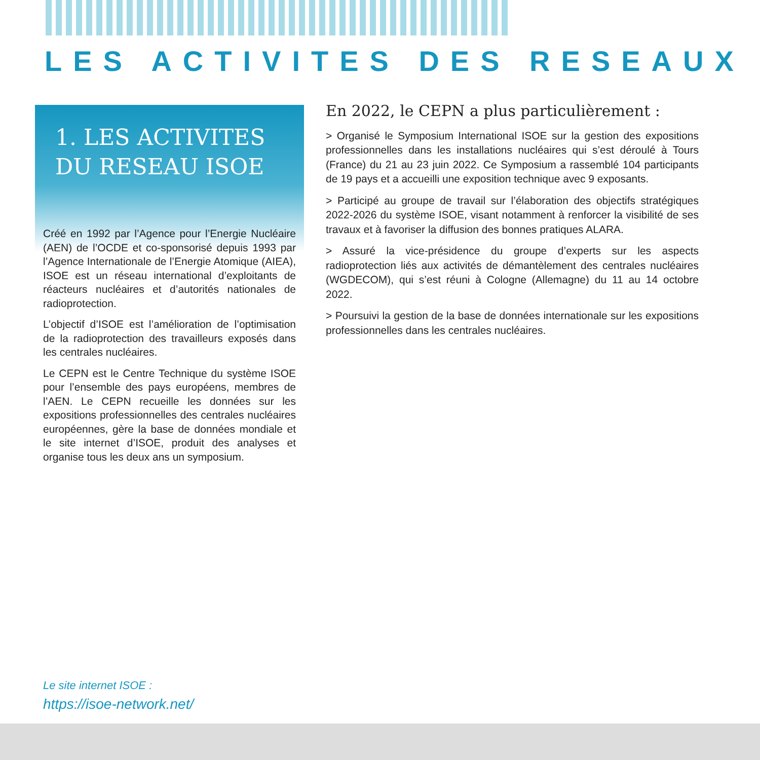LES ACTIVITES DES RESEAUX
1. LES ACTIVITES
DU RESEAU ISOE
Créé en 1992 par l’Agence pour l’Energie Nucléaire (AEN) de l’OCDE et co-sponsorisé depuis 1993 par l’Agence Internationale de l’Energie Atomique (AIEA), ISOE est un réseau international d’exploitants de réacteurs nucléaires et d’autorités nationales de radioprotection.
L’objectif d’ISOE est l’amélioration de l’optimisation de la radioprotection des travailleurs exposés dans les centrales nucléaires.
Le CEPN est le Centre Technique du système ISOE pour l’ensemble des pays européens, membres de l’AEN. Le CEPN recueille les données sur les expositions professionnelles des centrales nucléaires européennes, gère la base de données mondiale et le site internet d’ISOE, produit des analyses et organise tous les deux ans un symposium.
En 2022, le CEPN a plus particulièrement :
> Organisé le Symposium International ISOE sur la gestion des expositions professionnelles dans les installations nucléaires qui s’est déroulé à Tours (France) du 21 au 23 juin 2022. Ce Symposium a rassemblé 104 participants de 19 pays et a accueilli une exposition technique avec 9 exposants.
> Participé au groupe de travail sur l’élaboration des objectifs stratégiques 2022-2026 du système ISOE, visant notamment à renforcer la visibilité de ses travaux et à favoriser la diffusion des bonnes pratiques ALARA.
> Assuré la vice-présidence du groupe d’experts sur les aspects radioprotection liés aux activités de démantèlement des centrales nucléaires (WGDECOM), qui s’est réuni à Cologne (Allemagne) du 11 au 14 octobre 2022.
> Poursuivi la gestion de la base de données internationale sur les expositions professionnelles dans les centrales nucléaires.
Le site internet ISOE :
https://isoe-network.net/